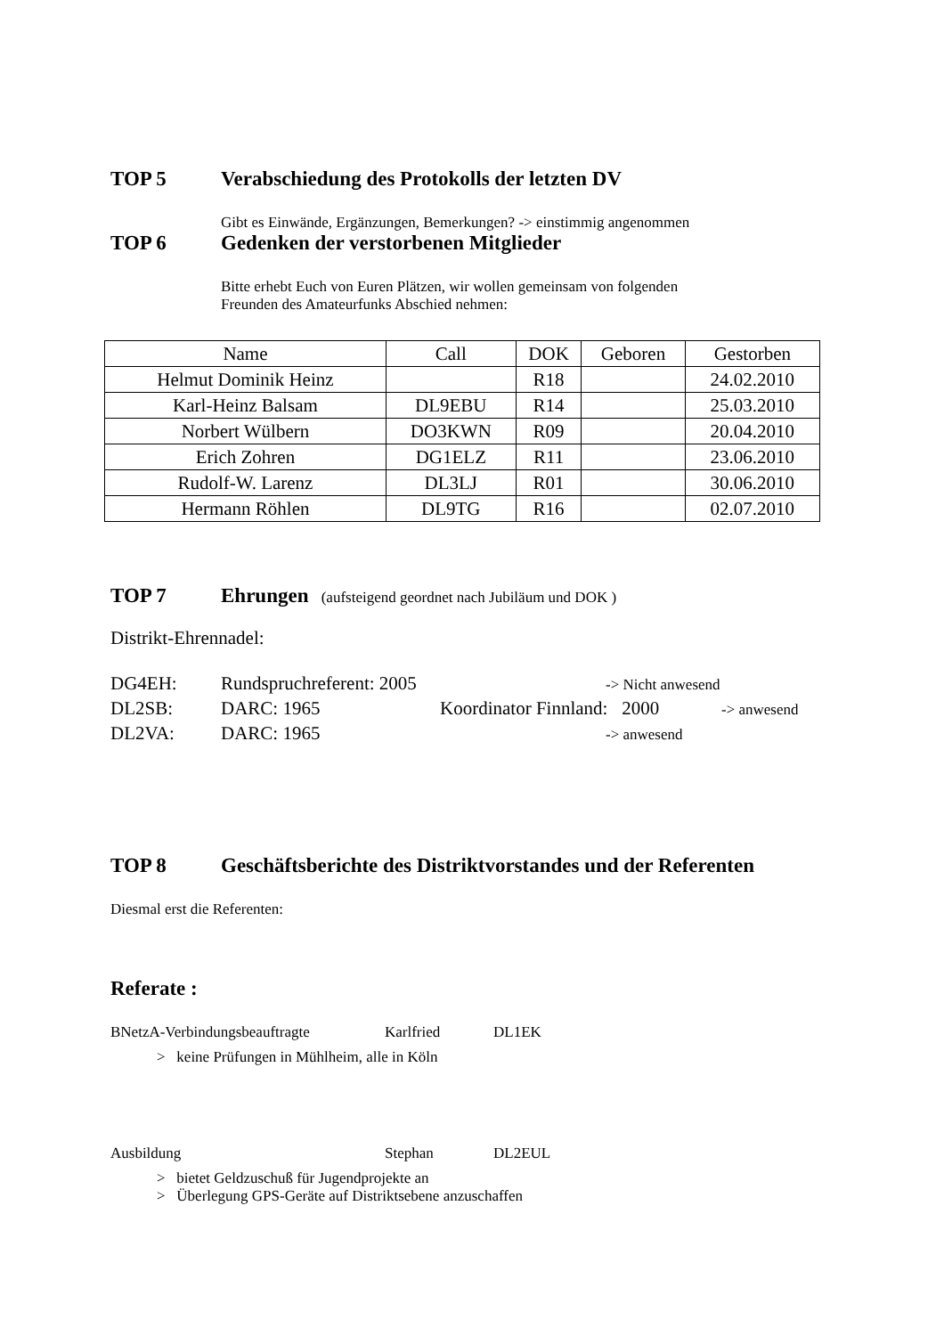TOP 5 Verabschiedung des Protokolls der letzten DV
Gibt es Einwände, Ergänzungen, Bemerkungen? -> einstimmig angenommen
TOP 6 Gedenken der verstorbenen Mitglieder
Bitte erhebt Euch von Euren Plätzen, wir wollen gemeinsam von folgenden
Freunden des Amateurfunks Abschied nehmen:
| Name | Call | DOK | Geboren | Gestorben |
| --- | --- | --- | --- | --- |
| Helmut Dominik Heinz | | R18 | | 24.02.2010 |
| Karl-Heinz Balsam | DL9EBU | R14 | | 25.03.2010 |
| Norbert Wülbern | DO3KWN | R09 | | 20.04.2010 |
| Erich Zohren | DG1ELZ | R11 | | 23.06.2010 |
| Rudolf-W. Larenz | DL3LJ | R01 | | 30.06.2010 |
| Hermann Röhlen | DL9TG | R16 | | 02.07.2010 |
TOP 7 Ehrungen (aufsteigend geordnet nach Jubiläum und DOK )
Distrikt-Ehrennadel:
DG4EH: Rundspruchreferent: 2005 -> Nicht anwesend
DL2SB: DARC: 1965 Koordinator Finnland: 2000 -> anwesend
DL2VA: DARC: 1965 -> anwesend
TOP 8 Geschäftsberichte des Distriktvorstandes und der Referenten
Diesmal erst die Referenten:
Referate :
BNetzA-Verbindungsbeauftragte Karlfried DL1EK
> keine Prüfungen in Mühlheim, alle in Köln
Ausbildung Stephan DL2EUL
> bietet Geldzuschuß für Jugendprojekte an
> Überlegung GPS-Geräte auf Distriktsebene anzuschaffen